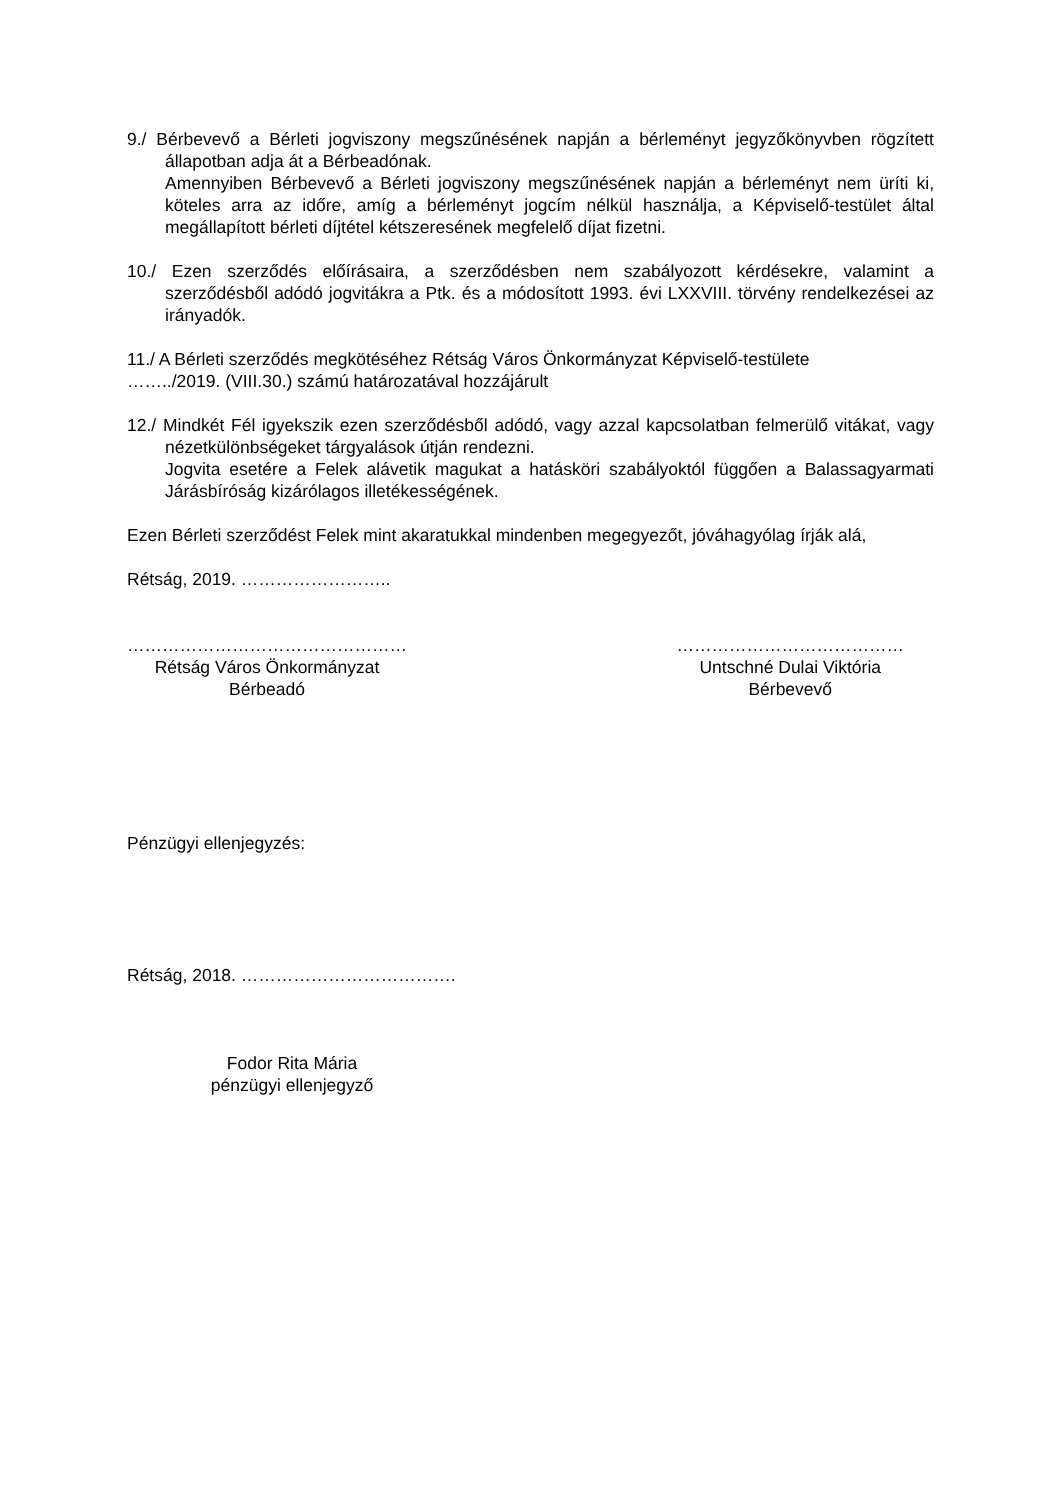9./ Bérbevevő a Bérleti jogviszony megszűnésének napján a bérleményt jegyzőkönyvben rögzített állapotban adja át a Bérbeadónak.
Amennyiben Bérbevevő a Bérleti jogviszony megszűnésének napján a bérleményt nem üríti ki, köteles arra az időre, amíg a bérleményt jogcím nélkül használja, a Képviselő-testület által megállapított bérleti díjtétel kétszeresének megfelelő díjat fizetni.
10./ Ezen szerződés előírásaira, a szerződésben nem szabályozott kérdésekre, valamint a szerződésből adódó jogvitákra a Ptk. és a módosított 1993. évi LXXVIII. törvény rendelkezései az irányadók.
11./ A Bérleti szerződés megkötéséhez Rétság Város Önkormányzat Képviselő-testülete
……../2019. (VIII.30.) számú határozatával hozzájárult
12./ Mindkét Fél igyekszik ezen szerződésből adódó, vagy azzal kapcsolatban felmerülő vitákat, vagy nézetkülönbségeket tárgyalások útján rendezni.
Jogvita esetére a Felek alávetik magukat a hatásköri szabályoktól függően a Balassagyarmati Járásbíróság kizárólagos illetékességének.
Ezen Bérleti szerződést Felek mint akaratukkal mindenben megegyezőt, jóváhagyólag írják alá,
Rétság, 2019. ……………………..
…………………………………………
Rétság Város Önkormányzat
Bérbeadó
…………………………………
Untschné Dulai Viktória
Bérbevevő
Pénzügyi ellenjegyzés:
Rétság, 2018. ……………………………….
Fodor Rita Mária
pénzügyi ellenjegyző